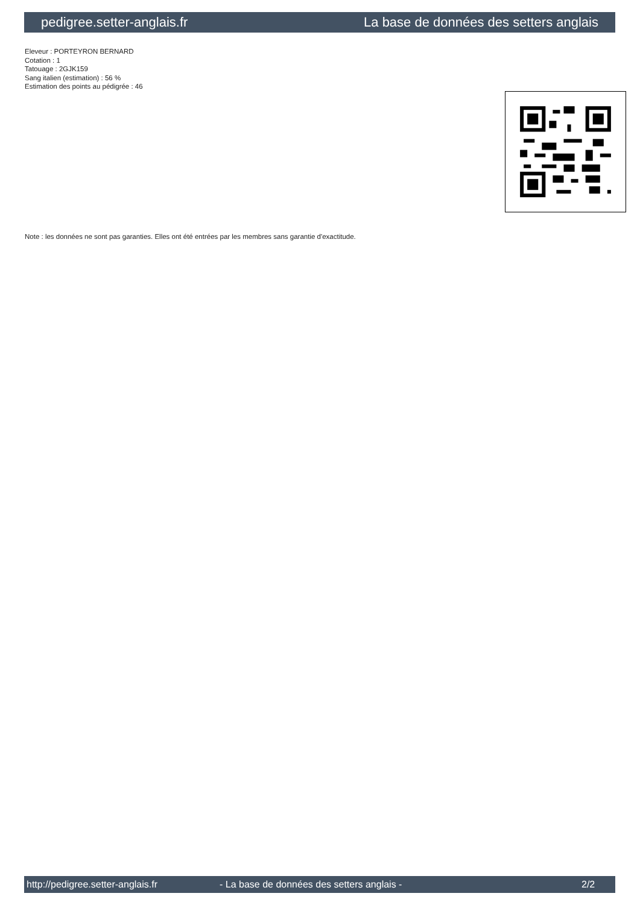pedigree.setter-anglais.fr La base de données des setters anglais
Eleveur : PORTEYRON BERNARD
Cotation : 1
Tatouage : 2GJK159
Sang italien (estimation) : 56 %
Estimation des points au pédigrée : 46
Note : les données ne sont pas garanties. Elles ont été entrées par les membres sans garantie d'exactitude.
http://pedigree.setter-anglais.fr - La base de données des setters anglais - 2/2